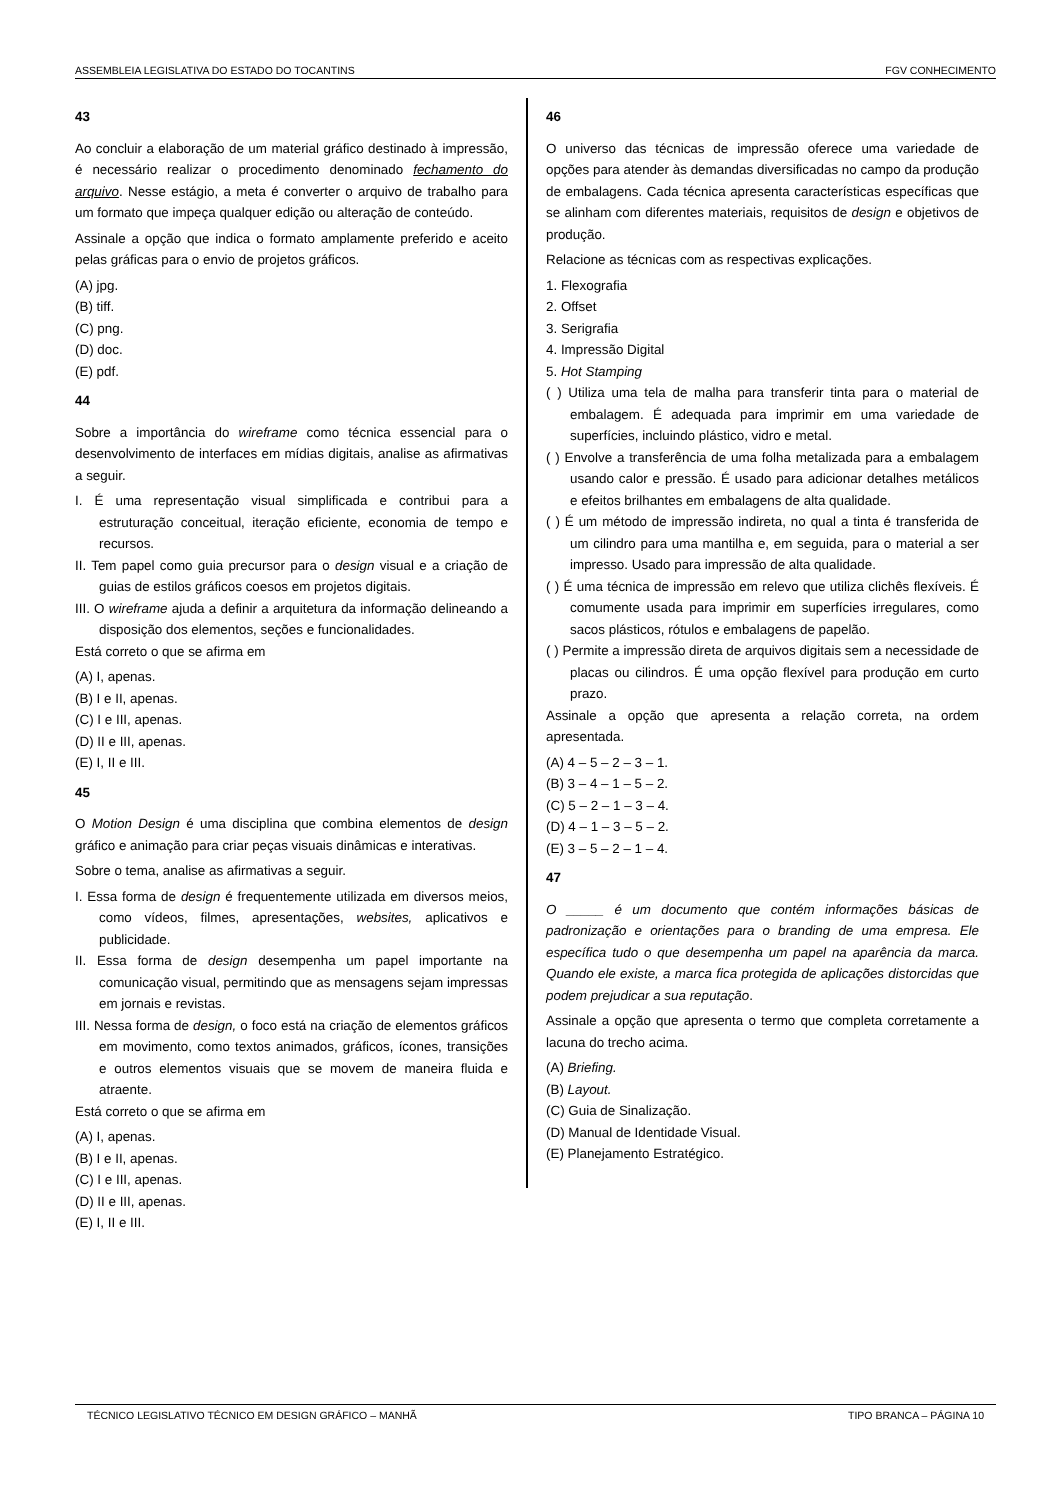ASSEMBLEIA LEGISLATIVA DO ESTADO DO TOCANTINS FGV CONHECIMENTO
43
Ao concluir a elaboração de um material gráfico destinado à impressão, é necessário realizar o procedimento denominado fechamento do arquivo. Nesse estágio, a meta é converter o arquivo de trabalho para um formato que impeça qualquer edição ou alteração de conteúdo.
Assinale a opção que indica o formato amplamente preferido e aceito pelas gráficas para o envio de projetos gráficos.
(A) jpg.
(B) tiff.
(C) png.
(D) doc.
(E) pdf.
44
Sobre a importância do wireframe como técnica essencial para o desenvolvimento de interfaces em mídias digitais, analise as afirmativas a seguir.
I. É uma representação visual simplificada e contribui para a estruturação conceitual, iteração eficiente, economia de tempo e recursos.
II. Tem papel como guia precursor para o design visual e a criação de guias de estilos gráficos coesos em projetos digitais.
III. O wireframe ajuda a definir a arquitetura da informação delineando a disposição dos elementos, seções e funcionalidades.
Está correto o que se afirma em
(A) I, apenas.
(B) I e II, apenas.
(C) I e III, apenas.
(D) II e III, apenas.
(E) I, II e III.
45
O Motion Design é uma disciplina que combina elementos de design gráfico e animação para criar peças visuais dinâmicas e interativas.
Sobre o tema, analise as afirmativas a seguir.
I. Essa forma de design é frequentemente utilizada em diversos meios, como vídeos, filmes, apresentações, websites, aplicativos e publicidade.
II. Essa forma de design desempenha um papel importante na comunicação visual, permitindo que as mensagens sejam impressas em jornais e revistas.
III. Nessa forma de design, o foco está na criação de elementos gráficos em movimento, como textos animados, gráficos, ícones, transições e outros elementos visuais que se movem de maneira fluida e atraente.
Está correto o que se afirma em
(A) I, apenas.
(B) I e II, apenas.
(C) I e III, apenas.
(D) II e III, apenas.
(E) I, II e III.
46
O universo das técnicas de impressão oferece uma variedade de opções para atender às demandas diversificadas no campo da produção de embalagens. Cada técnica apresenta características específicas que se alinham com diferentes materiais, requisitos de design e objetivos de produção.
Relacione as técnicas com as respectivas explicações.
1. Flexografia
2. Offset
3. Serigrafia
4. Impressão Digital
5. Hot Stamping
( ) Utiliza uma tela de malha para transferir tinta para o material de embalagem. É adequada para imprimir em uma variedade de superfícies, incluindo plástico, vidro e metal.
( ) Envolve a transferência de uma folha metalizada para a embalagem usando calor e pressão. É usado para adicionar detalhes metálicos e efeitos brilhantes em embalagens de alta qualidade.
( ) É um método de impressão indireta, no qual a tinta é transferida de um cilindro para uma mantilha e, em seguida, para o material a ser impresso. Usado para impressão de alta qualidade.
( ) É uma técnica de impressão em relevo que utiliza clichês flexíveis. É comumente usada para imprimir em superfícies irregulares, como sacos plásticos, rótulos e embalagens de papelão.
( ) Permite a impressão direta de arquivos digitais sem a necessidade de placas ou cilindros. É uma opção flexível para produção em curto prazo.
Assinale a opção que apresenta a relação correta, na ordem apresentada.
(A) 4 – 5 – 2 – 3 – 1.
(B) 3 – 4 – 1 – 5 – 2.
(C) 5 – 2 – 1 – 3 – 4.
(D) 4 – 1 – 3 – 5 – 2.
(E) 3 – 5 – 2 – 1 – 4.
47
O _____ é um documento que contém informações básicas de padronização e orientações para o branding de uma empresa. Ele específica tudo o que desempenha um papel na aparência da marca. Quando ele existe, a marca fica protegida de aplicações distorcidas que podem prejudicar a sua reputação.
Assinale a opção que apresenta o termo que completa corretamente a lacuna do trecho acima.
(A) Briefing.
(B) Layout.
(C) Guia de Sinalização.
(D) Manual de Identidade Visual.
(E) Planejamento Estratégico.
TÉCNICO LEGISLATIVO TÉCNICO EM DESIGN GRÁFICO – MANHÃ TIPO BRANCA – PÁGINA 10